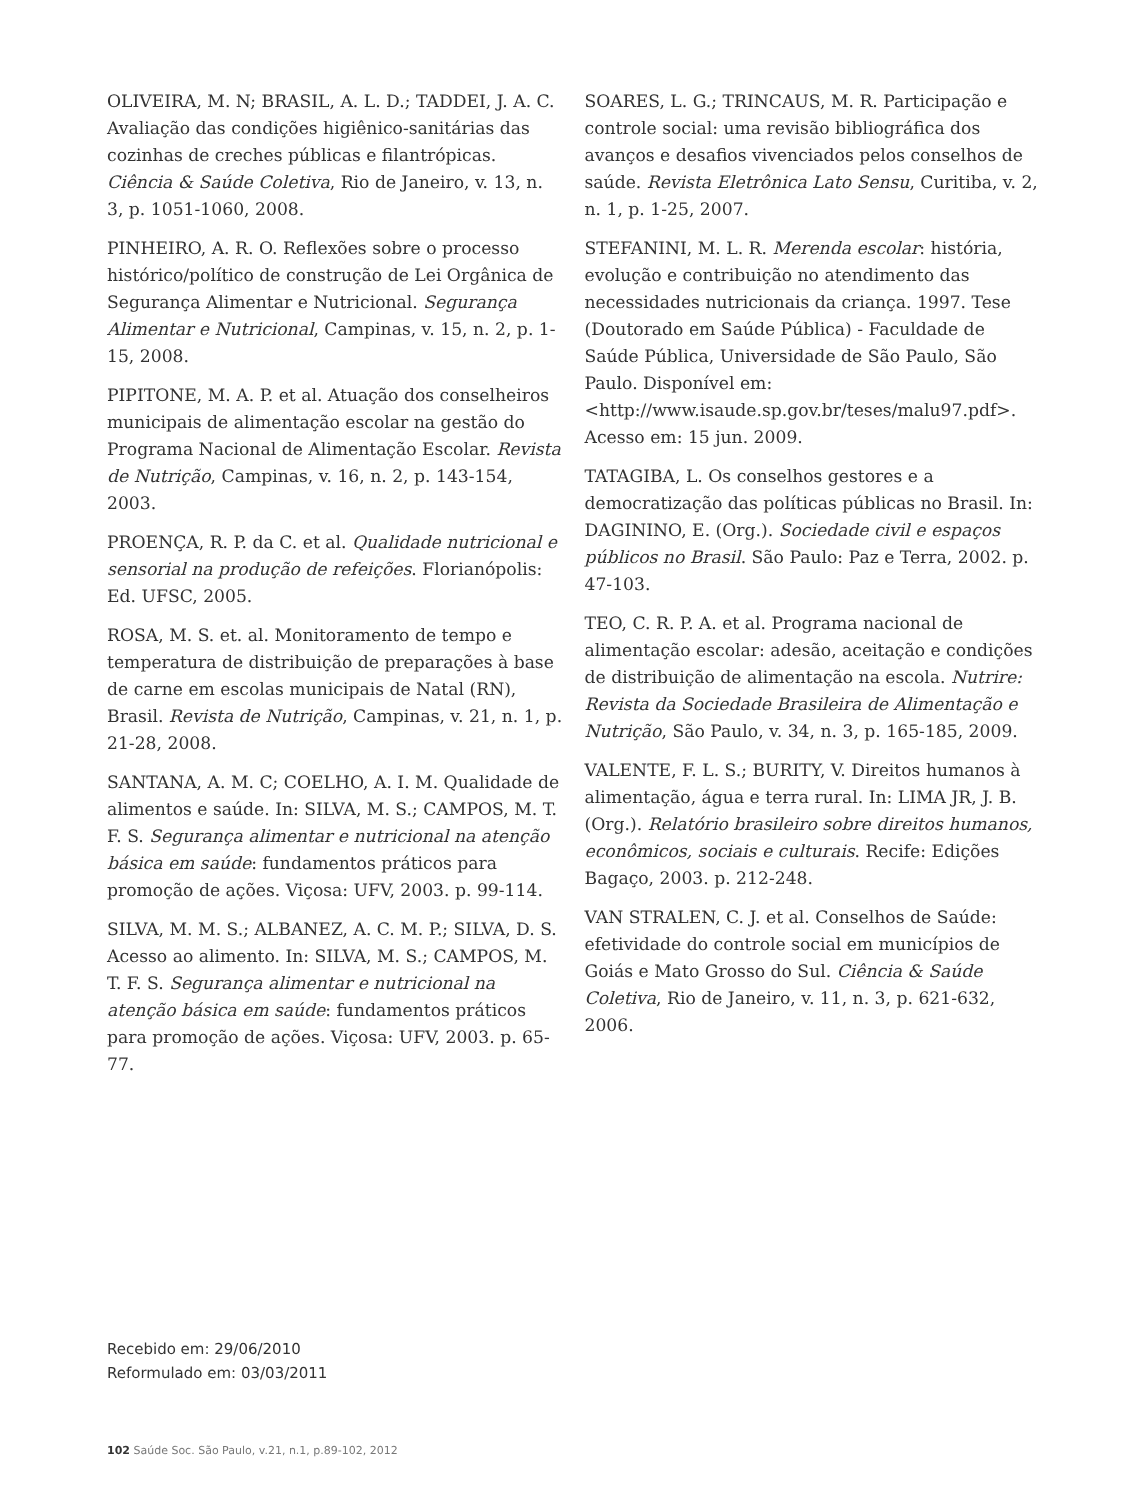OLIVEIRA, M. N; BRASIL, A. L. D.; TADDEI, J. A. C. Avaliação das condições higiênico-sanitárias das cozinhas de creches públicas e filantrópicas. Ciência & Saúde Coletiva, Rio de Janeiro, v. 13, n. 3, p. 1051-1060, 2008.
PINHEIRO, A. R. O. Reflexões sobre o processo histórico/político de construção de Lei Orgânica de Segurança Alimentar e Nutricional. Segurança Alimentar e Nutricional, Campinas, v. 15, n. 2, p. 1-15, 2008.
PIPITONE, M. A. P. et al. Atuação dos conselheiros municipais de alimentação escolar na gestão do Programa Nacional de Alimentação Escolar. Revista de Nutrição, Campinas, v. 16, n. 2, p. 143-154, 2003.
PROENÇA, R. P. da C. et al. Qualidade nutricional e sensorial na produção de refeições. Florianópolis: Ed. UFSC, 2005.
ROSA, M. S. et. al. Monitoramento de tempo e temperatura de distribuição de preparações à base de carne em escolas municipais de Natal (RN), Brasil. Revista de Nutrição, Campinas, v. 21, n. 1, p. 21-28, 2008.
SANTANA, A. M. C; COELHO, A. I. M. Qualidade de alimentos e saúde. In: SILVA, M. S.; CAMPOS, M. T. F. S. Segurança alimentar e nutricional na atenção básica em saúde: fundamentos práticos para promoção de ações. Viçosa: UFV, 2003. p. 99-114.
SILVA, M. M. S.; ALBANEZ, A. C. M. P.; SILVA, D. S. Acesso ao alimento. In: SILVA, M. S.; CAMPOS, M. T. F. S. Segurança alimentar e nutricional na atenção básica em saúde: fundamentos práticos para promoção de ações. Viçosa: UFV, 2003. p. 65-77.
SOARES, L. G.; TRINCAUS, M. R. Participação e controle social: uma revisão bibliográfica dos avanços e desafios vivenciados pelos conselhos de saúde. Revista Eletrônica Lato Sensu, Curitiba, v. 2, n. 1, p. 1-25, 2007.
STEFANINI, M. L. R. Merenda escolar: história, evolução e contribuição no atendimento das necessidades nutricionais da criança. 1997. Tese (Doutorado em Saúde Pública) - Faculdade de Saúde Pública, Universidade de São Paulo, São Paulo. Disponível em: <http://www.isaude.sp.gov.br/teses/malu97.pdf>. Acesso em: 15 jun. 2009.
TATAGIBA, L. Os conselhos gestores e a democratização das políticas públicas no Brasil. In: DAGININO, E. (Org.). Sociedade civil e espaços públicos no Brasil. São Paulo: Paz e Terra, 2002. p. 47-103.
TEO, C. R. P. A. et al. Programa nacional de alimentação escolar: adesão, aceitação e condições de distribuição de alimentação na escola. Nutrire: Revista da Sociedade Brasileira de Alimentação e Nutrição, São Paulo, v. 34, n. 3, p. 165-185, 2009.
VALENTE, F. L. S.; BURITY, V. Direitos humanos à alimentação, água e terra rural. In: LIMA JR, J. B. (Org.). Relatório brasileiro sobre direitos humanos, econômicos, sociais e culturais. Recife: Edições Bagaço, 2003. p. 212-248.
VAN STRALEN, C. J. et al. Conselhos de Saúde: efetividade do controle social em municípios de Goiás e Mato Grosso do Sul. Ciência & Saúde Coletiva, Rio de Janeiro, v. 11, n. 3, p. 621-632, 2006.
Recebido em: 29/06/2010
Reformulado em: 03/03/2011
102 Saúde Soc. São Paulo, v.21, n.1, p.89-102, 2012